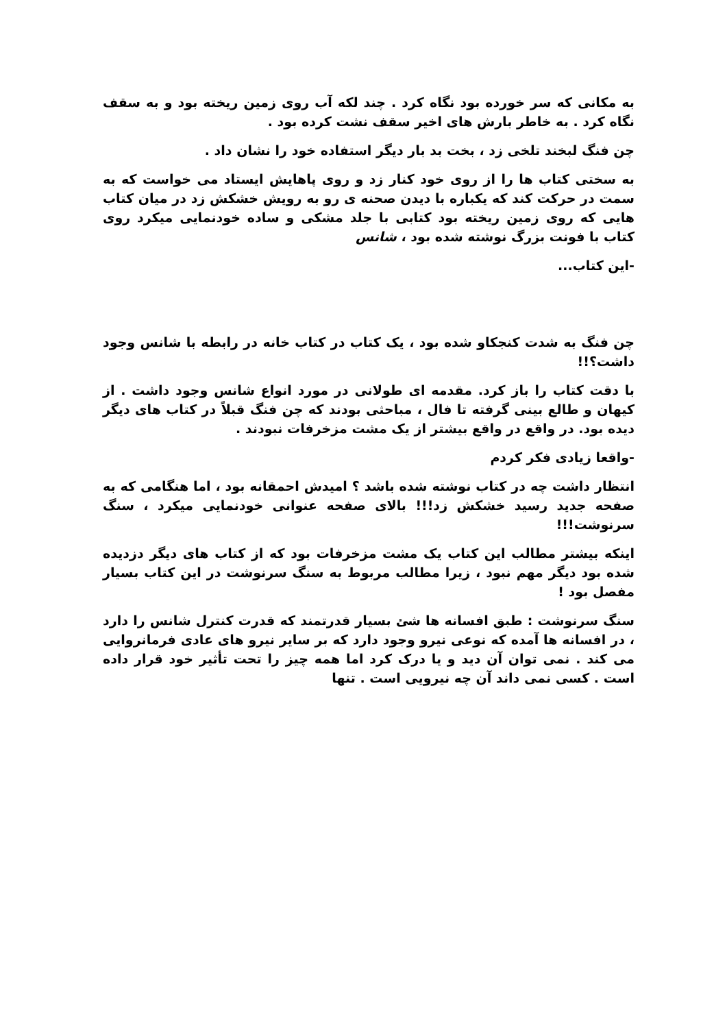به مکانی که سر خورده بود نگاه کرد . چند لکه آب روی زمین ریخته بود و به سقف نگاه کرد . به خاطر بارش های اخیر سقف نشت کرده بود .
چن فنگ لبخند تلخی زد ، بخت بد بار دیگر استفاده خود را نشان داد .
به سختی کتاب ها را از روی خود کنار زد و روی پاهایش ایستاد می خواست که به سمت در حرکت کند که یکباره با دیدن صحنه ی رو به رویش خشکش زد در میان کتاب هایی که روی زمین ریخته بود کتابی با جلد مشکی و ساده خودنمایی میکرد روی کتاب با فونت بزرگ نوشته شده بود ، شانس
-این کتاب...
چن فنگ به شدت کنجکاو شده بود ، یک کتاب در کتاب خانه در رابطه با شانس وجود داشت؟!!
با دقت کتاب را باز کرد. مقدمه ای طولانی در مورد انواع شانس وجود داشت . از کیهان و طالع بینی گرفته تا فال ، مباحثی بودند که چن فنگ قبلاً در کتاب های دیگر دیده بود. در واقع در واقع بیشتر از یک مشت مزخرفات نبودند .
-واقعا زیادی فکر کردم
انتظار داشت چه در کتاب نوشته شده باشد ؟ امیدش احمقانه بود ، اما هنگامی که به صفحه جدید رسید خشکش زد!!! بالای صفحه عنوانی خودنمایی میکرد ، سنگ سرنوشت!!!
اینکه بیشتر مطالب این کتاب یک مشت مزخرفات بود که از کتاب های دیگر دزدیده شده بود دیگر مهم نبود ، زیرا مطالب مربوط به سنگ سرنوشت در این کتاب بسیار مفصل بود !
سنگ سرنوشت : طبق افسانه ها شئ بسیار قدرتمند که قدرت کنترل شانس را دارد ، در افسانه ها آمده که نوعی نیرو وجود دارد که بر سایر نیرو های عادی فرمانروایی می کند . نمی توان آن دید و یا درک کرد اما همه چیز را تحت تأثیر خود قرار داده است . کسی نمی داند آن چه نیرویی است . تنها